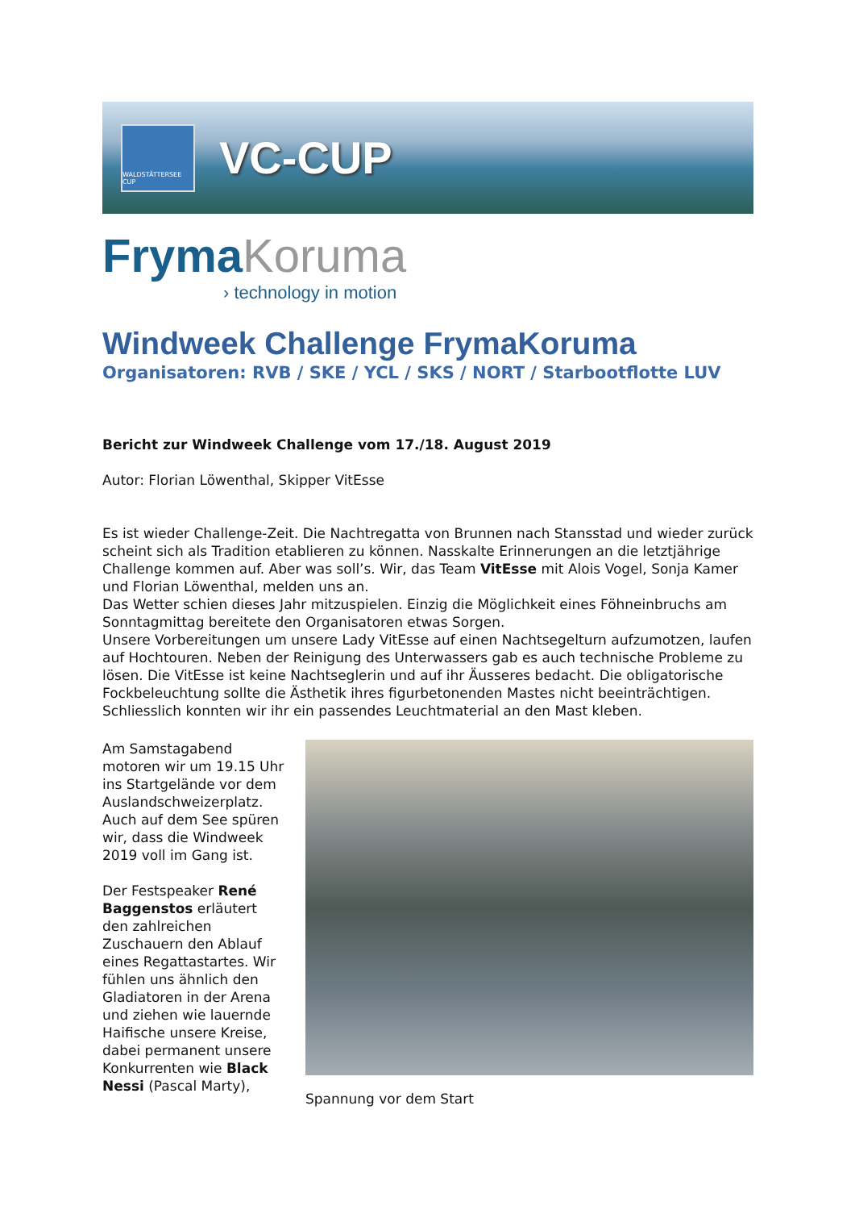WALDSTÄTTERSEE CUP
VC-CUP
Fryma Koruma
› technology in motion
Windweek Challenge FrymaKoruma
Organisatoren: RVB / SKE / YCL / SKS / NORT / Starbootflotte LUV
Bericht zur Windweek Challenge vom 17./18. August 2019
Autor: Florian Löwenthal, Skipper VitEsse
Es ist wieder Challenge-Zeit. Die Nachtregatta von Brunnen nach Stansstad und wieder zurück scheint sich als Tradition etablieren zu können. Nasskalte Erinnerungen an die letztjährige Challenge kommen auf. Aber was soll’s. Wir, das Team VitEsse mit Alois Vogel, Sonja Kamer und Florian Löwenthal, melden uns an.
Das Wetter schien dieses Jahr mitzuspielen. Einzig die Möglichkeit eines Föhneinbruchs am Sonntagmittag bereitete den Organisatoren etwas Sorgen.
Unsere Vorbereitungen um unsere Lady VitEsse auf einen Nachtsegelturn aufzumotzen, laufen auf Hochtouren. Neben der Reinigung des Unterwassers gab es auch technische Probleme zu lösen. Die VitEsse ist keine Nachtseglerin und auf ihr Äusseres bedacht. Die obligatorische Fockbeleuchtung sollte die Ästhetik ihres figurbetonenden Mastes nicht beeinträchtigen. Schliesslich konnten wir ihr ein passendes Leuchtmaterial an den Mast kleben.
Am Samstagabend motoren wir um 19.15 Uhr ins Startgelände vor dem Auslandschweizerplatz. Auch auf dem See spüren wir, dass die Windweek 2019 voll im Gang ist.
Der Festspeaker René Baggenstos erläutert den zahlreichen Zuschauern den Ablauf eines Regattastartes. Wir fühlen uns ähnlich den Gladiatoren in der Arena und ziehen wie lauernde Haifische unsere Kreise, dabei permanent unsere Konkurrenten wie Black Nessi (Pascal Marty),
Spannung vor dem Start